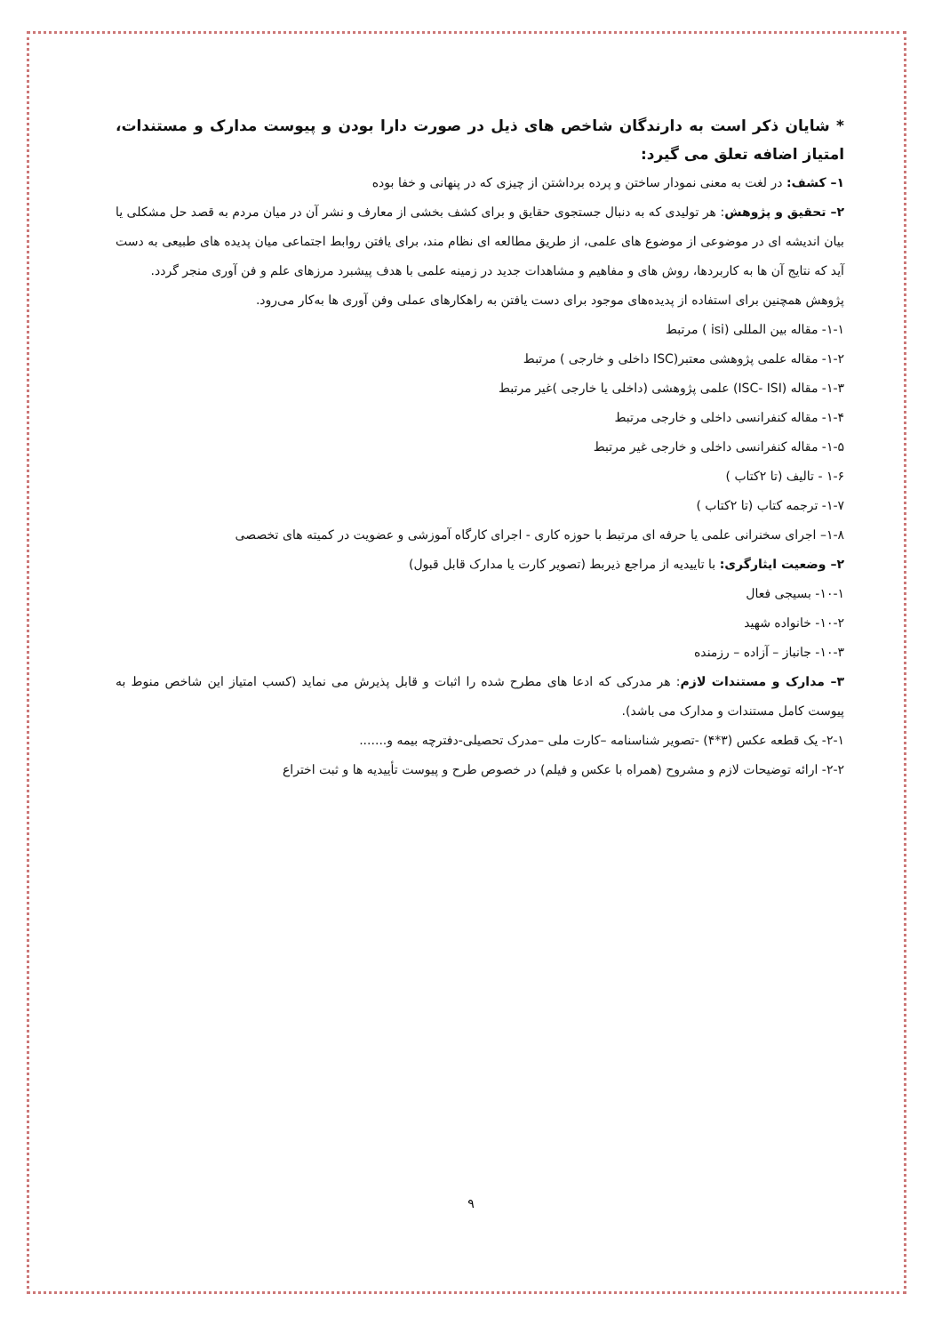* شایان ذکر است به دارندگان شاخص های ذیل در صورت دارا بودن و پیوست مدارک و مستندات، امتیاز اضافه تعلق می گیرد:
۱– کشف: در لغت به معنی نمودار ساختن و پرده برداشتن از چیزی که در پنهانی و خفا بوده
۲– تحقیق و پژوهش: هر تولیدی که به دنبال جستجوی حقایق و برای کشف بخشی از معارف و نشر آن در میان مردم به قصد حل مشکلی یا بیان اندیشه ای در موضوعی از موضوع های علمی، از طریق مطالعه ای نظام مند، برای یافتن روابط اجتماعی میان پدیده های طبیعی به دست آید که نتایج آن ها به کاربردها، روش های و مفاهیم و مشاهدات جدید در زمینه علمی با هدف پیشبرد مرزهای علم و فن آوری منجر گردد.
پژوهش همچنین برای استفاده از پدیده‌های موجود برای دست یافتن به راهکارهای عملی وفن آوری ها به‌کار می‌رود.
۱-۱- مقاله بین المللی (isi ) مرتبط
۱-۲- مقاله علمی پژوهشی معتبر(ISC داخلی و خارجی ) مرتبط
۱-۳- مقاله (ISC- ISI) علمی پژوهشی (داخلی یا خارجی )غیر مرتبط
۱-۴- مقاله کنفرانسی داخلی و خارجی مرتبط
۱-۵- مقاله کنفرانسی داخلی و خارجی غیر مرتبط
۱-۶ - تالیف (تا ۲کتاب )
۱-۷- ترجمه کتاب (تا ۲کتاب )
۱-۸– اجرای سخنرانی علمی یا حرفه ای مرتبط با حوزه کاری - اجرای کارگاه آموزشی و عضویت در کمیته های تخصصی
۲– وضعیت ایثارگری: با تاییدیه از مراجع ذیربط (تصویر کارت یا مدارک قابل قبول)
۱۰-۱- بسیجی فعال
۱۰-۲- خانواده شهید
۱۰-۳- جانباز – آزاده – رزمنده
۳– مدارک و مستندات لازم: هر مدرکی که ادعا های مطرح شده را اثبات و قابل پذیرش می نماید (کسب امتیاز این شاخص منوط به پیوست کامل مستندات و مدارک می باشد).
۲-۱- یک قطعه عکس (۳*۴) -تصویر شناسنامه –کارت ملی –مدرک تحصیلی-دفترچه بیمه و.......
۲-۲- ارائه توضیحات لازم و مشروح (همراه با عکس و فیلم) در خصوص طرح و پیوست تأییدیه ها و ثبت اختراع
۹